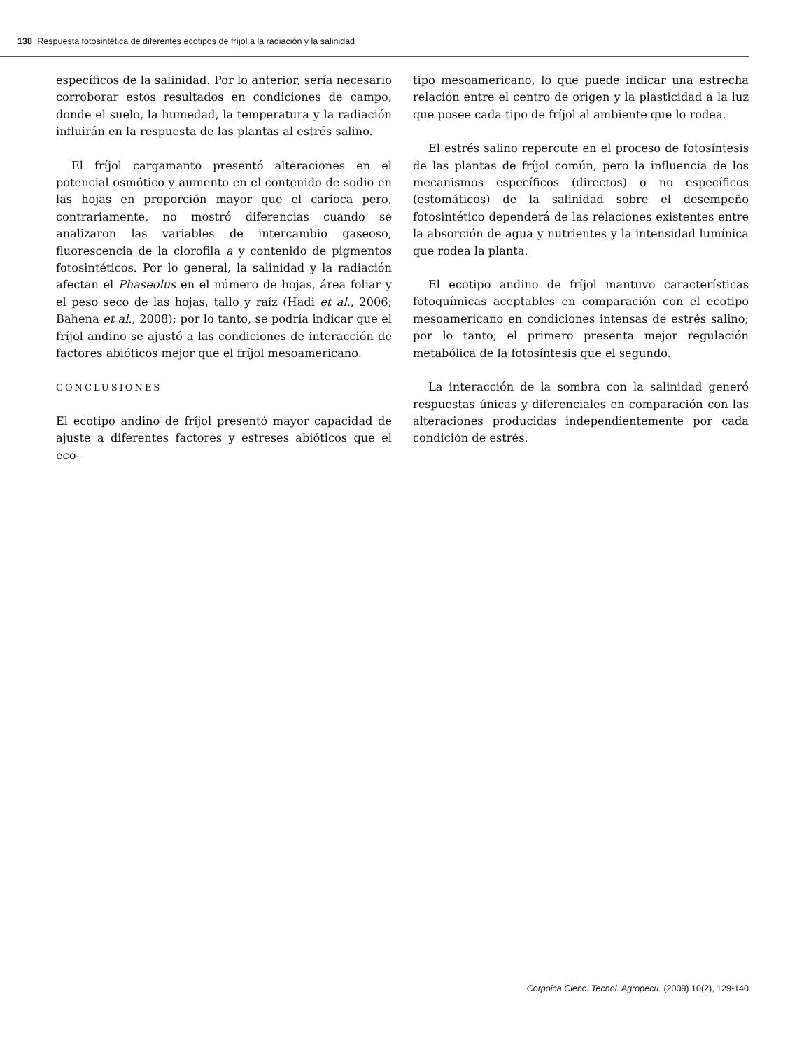138 Respuesta fotosintética de diferentes ecotipos de fríjol a la radiación y la salinidad
específicos de la salinidad. Por lo anterior, sería necesario corroborar estos resultados en condiciones de campo, donde el suelo, la humedad, la temperatura y la radiación influirán en la respuesta de las plantas al estrés salino.
El fríjol cargamanto presentó alteraciones en el potencial osmótico y aumento en el contenido de sodio en las hojas en proporción mayor que el carioca pero, contrariamente, no mostró diferencias cuando se analizaron las variables de intercambio gaseoso, fluorescencia de la clorofila a y contenido de pigmentos fotosintéticos. Por lo general, la salinidad y la radiación afectan el Phaseolus en el número de hojas, área foliar y el peso seco de las hojas, tallo y raíz (Hadi et al., 2006; Bahena et al., 2008); por lo tanto, se podría indicar que el fríjol andino se ajustó a las condiciones de interacción de factores abióticos mejor que el fríjol mesoamericano.
CONCLUSIONES
El ecotipo andino de fríjol presentó mayor capacidad de ajuste a diferentes factores y estreses abióticos que el eco-
tipo mesoamericano, lo que puede indicar una estrecha relación entre el centro de origen y la plasticidad a la luz que posee cada tipo de fríjol al ambiente que lo rodea.
El estrés salino repercute en el proceso de fotosíntesis de las plantas de fríjol común, pero la influencia de los mecanismos específicos (directos) o no específicos (estomáticos) de la salinidad sobre el desempeño fotosintético dependerá de las relaciones existentes entre la absorción de agua y nutrientes y la intensidad lumínica que rodea la planta.
El ecotipo andino de fríjol mantuvo características fotoquímicas aceptables en comparación con el ecotipo mesoamericano en condiciones intensas de estrés salino; por lo tanto, el primero presenta mejor regulación metabólica de la fotosíntesis que el segundo.
La interacción de la sombra con la salinidad generó respuestas únicas y diferenciales en comparación con las alteraciones producidas independientemente por cada condición de estrés.
Corpoica Cienc. Tecnol. Agropecu. (2009) 10(2), 129-140